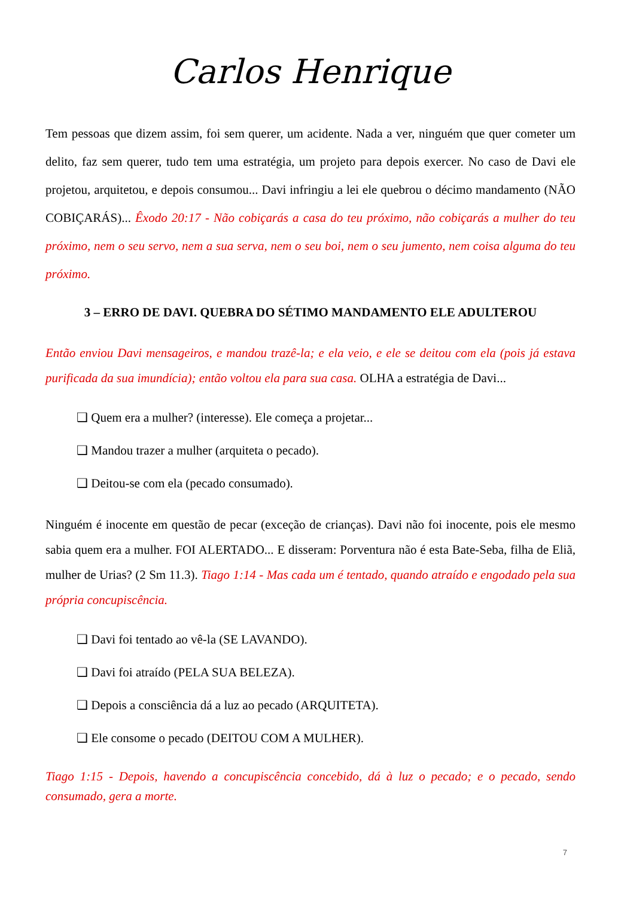Carlos Henrique
Tem pessoas que dizem assim, foi sem querer, um acidente. Nada a ver, ninguém que quer cometer um delito, faz sem querer, tudo tem uma estratégia, um projeto para depois exercer. No caso de Davi ele projetou, arquitetou, e depois consumou... Davi infringiu a lei ele quebrou o décimo mandamento (NÃO COBIÇARÁS)... Êxodo 20:17 - Não cobiçarás a casa do teu próximo, não cobiçarás a mulher do teu próximo, nem o seu servo, nem a sua serva, nem o seu boi, nem o seu jumento, nem coisa alguma do teu próximo.
3 – ERRO DE DAVI. QUEBRA DO SÉTIMO MANDAMENTO ELE ADULTEROU
Então enviou Davi mensageiros, e mandou trazê-la; e ela veio, e ele se deitou com ela (pois já estava purificada da sua imundícia); então voltou ela para sua casa. OLHA a estratégia de Davi...
❑ Quem era a mulher? (interesse). Ele começa a projetar...
❑ Mandou trazer a mulher (arquiteta o pecado).
❑ Deitou-se com ela (pecado consumado).
Ninguém é inocente em questão de pecar (exceção de crianças). Davi não foi inocente, pois ele mesmo sabia quem era a mulher. FOI ALERTADO... E disseram: Porventura não é esta Bate-Seba, filha de Eliã, mulher de Urias? (2 Sm 11.3). Tiago 1:14 - Mas cada um é tentado, quando atraído e engodado pela sua própria concupiscência.
❑ Davi foi tentado ao vê-la (SE LAVANDO).
❑ Davi foi atraído (PELA SUA BELEZA).
❑ Depois a consciência dá a luz ao pecado (ARQUITETA).
❑ Ele consome o pecado (DEITOU COM A MULHER).
Tiago 1:15 - Depois, havendo a concupiscência concebido, dá à luz o pecado; e o pecado, sendo consumado, gera a morte.
7